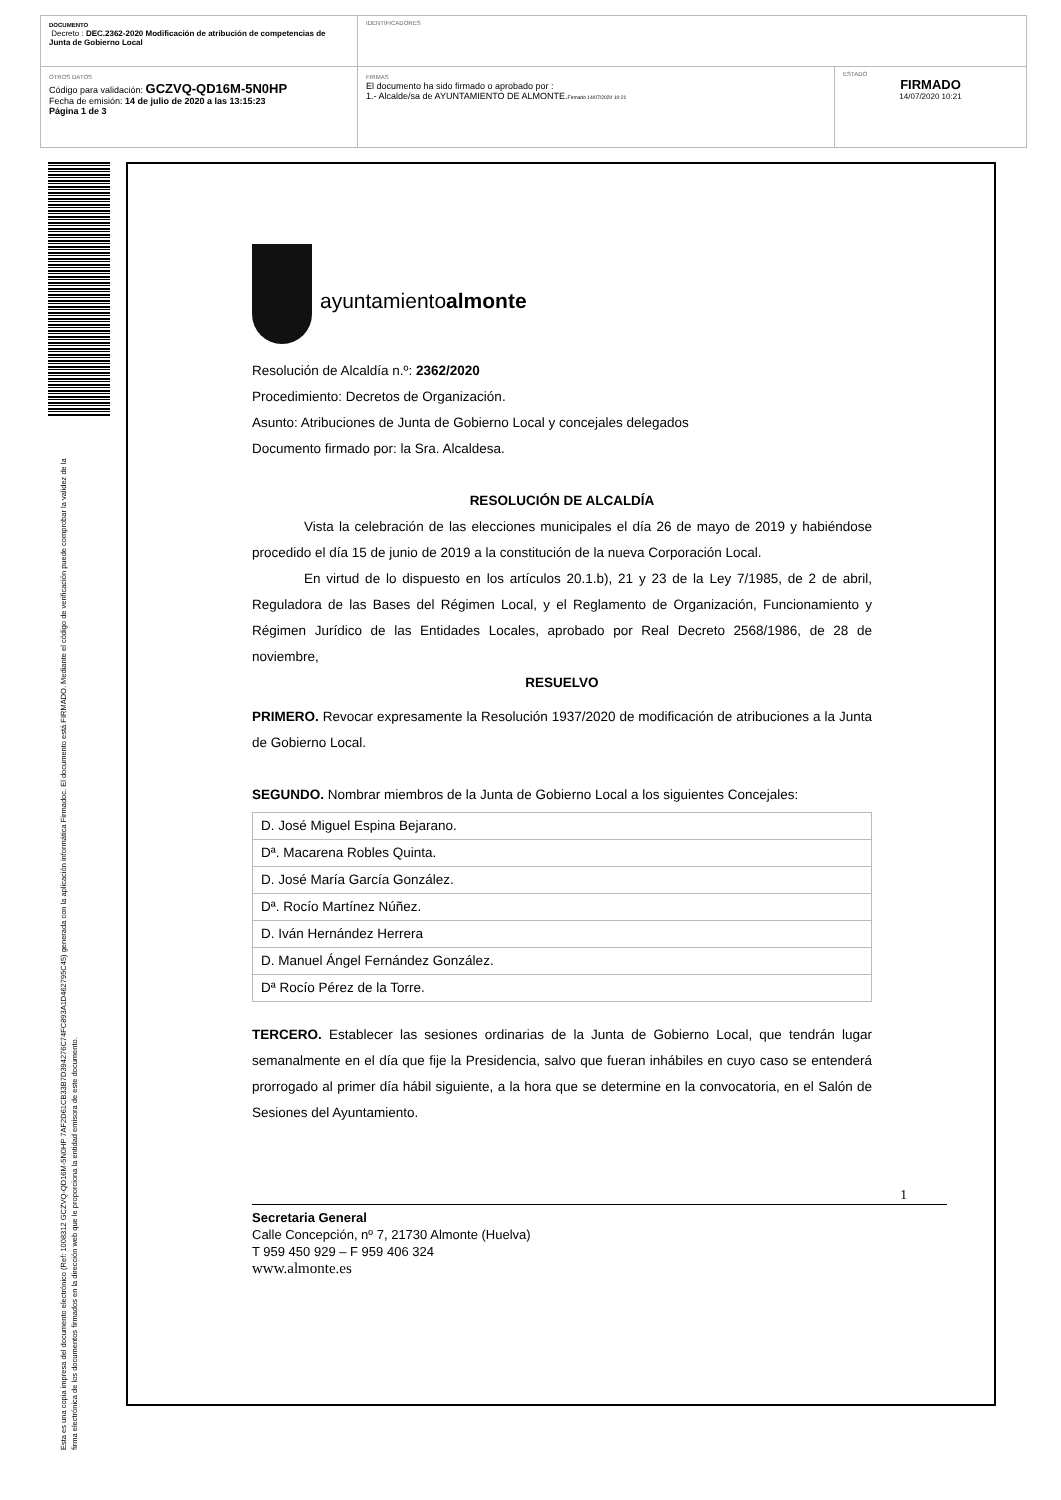DOCUMENTO
Decreto : DEC.2362-2020 Modificación de atribución de competencias de Junta de Gobierno Local
IDENTIFICADORES
OTROS DATOS
Código para validación: GCZVQ-QD16M-5N0HP
Fecha de emisión: 14 de julio de 2020 a las 13:15:23
Página 1 de 3
FIRMAS
El documento ha sido firmado o aprobado por :
1.- Alcalde/sa de AYUNTAMIENTO DE ALMONTE.Firmado 14/07/2020 10:21
ESTADO
FIRMADO
14/07/2020 10:21
Esta es una copia impresa del documento electrónico (Ref: 1008312 GCZVQ-QD16M-5N0HP 7AF2D61CB33B7D394276C74FC893A1D462795C45) generada con la aplicación informática Firmadoc. El documento está FIRMADO. Mediante el código de verificación puede comprobar la validez de la firma electrónica de los documentos firmados en la dirección web que le proporciona la entidad emisora de este documento.
ayuntamientoalmonte
Resolución de Alcaldía n.º: 2362/2020
Procedimiento: Decretos de Organización.
Asunto: Atribuciones de Junta de Gobierno Local y concejales delegados
Documento firmado por: la Sra. Alcaldesa.
RESOLUCIÓN DE ALCALDÍA
Vista la celebración de las elecciones municipales el día 26 de mayo de 2019 y habiéndose procedido el día 15 de junio de 2019 a la constitución de la nueva Corporación Local.
En virtud de lo dispuesto en los artículos 20.1.b), 21 y 23 de la Ley 7/1985, de 2 de abril, Reguladora de las Bases del Régimen Local, y el Reglamento de Organización, Funcionamiento y Régimen Jurídico de las Entidades Locales, aprobado por Real Decreto 2568/1986, de 28 de noviembre,
RESUELVO
PRIMERO. Revocar expresamente la Resolución 1937/2020 de modificación de atribuciones a la Junta de Gobierno Local.
SEGUNDO. Nombrar miembros de la Junta de Gobierno Local a los siguientes Concejales:
| D. José Miguel Espina Bejarano. |
| Dª. Macarena Robles Quinta. |
| D. José María García González. |
| Dª. Rocío Martínez Núñez. |
| D. Iván Hernández Herrera |
| D. Manuel Ángel Fernández González. |
| Dª Rocío Pérez de la Torre. |
TERCERO. Establecer las sesiones ordinarias de la Junta de Gobierno Local, que tendrán lugar semanalmente en el día que fije la Presidencia, salvo que fueran inhábiles en cuyo caso se entenderá prorrogado al primer día hábil siguiente, a la hora que se determine en la convocatoria, en el Salón de Sesiones del Ayuntamiento.
1
Secretaria General
Calle Concepción, nº 7, 21730 Almonte (Huelva)
T 959 450 929 – F 959 406 324
www.almonte.es